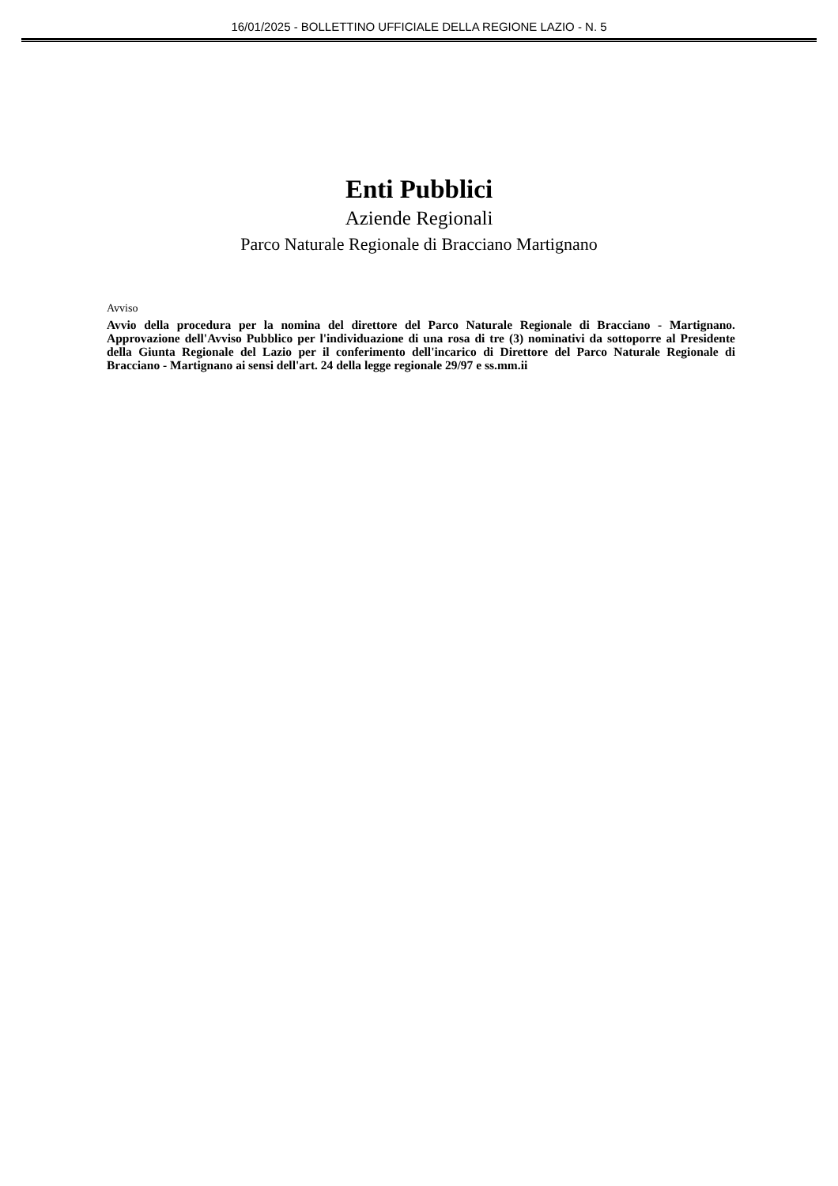16/01/2025 - BOLLETTINO UFFICIALE DELLA REGIONE LAZIO - N. 5
Enti Pubblici
Aziende Regionali
Parco Naturale Regionale di Bracciano Martignano
Avviso
Avvio della procedura per la nomina del direttore del Parco Naturale Regionale di Bracciano - Martignano. Approvazione dell'Avviso Pubblico per l'individuazione di una rosa di tre (3) nominativi da sottoporre al Presidente della Giunta Regionale del Lazio per il conferimento dell'incarico di Direttore del Parco Naturale Regionale di Bracciano - Martignano ai sensi dell'art. 24 della legge regionale 29/97 e ss.mm.ii